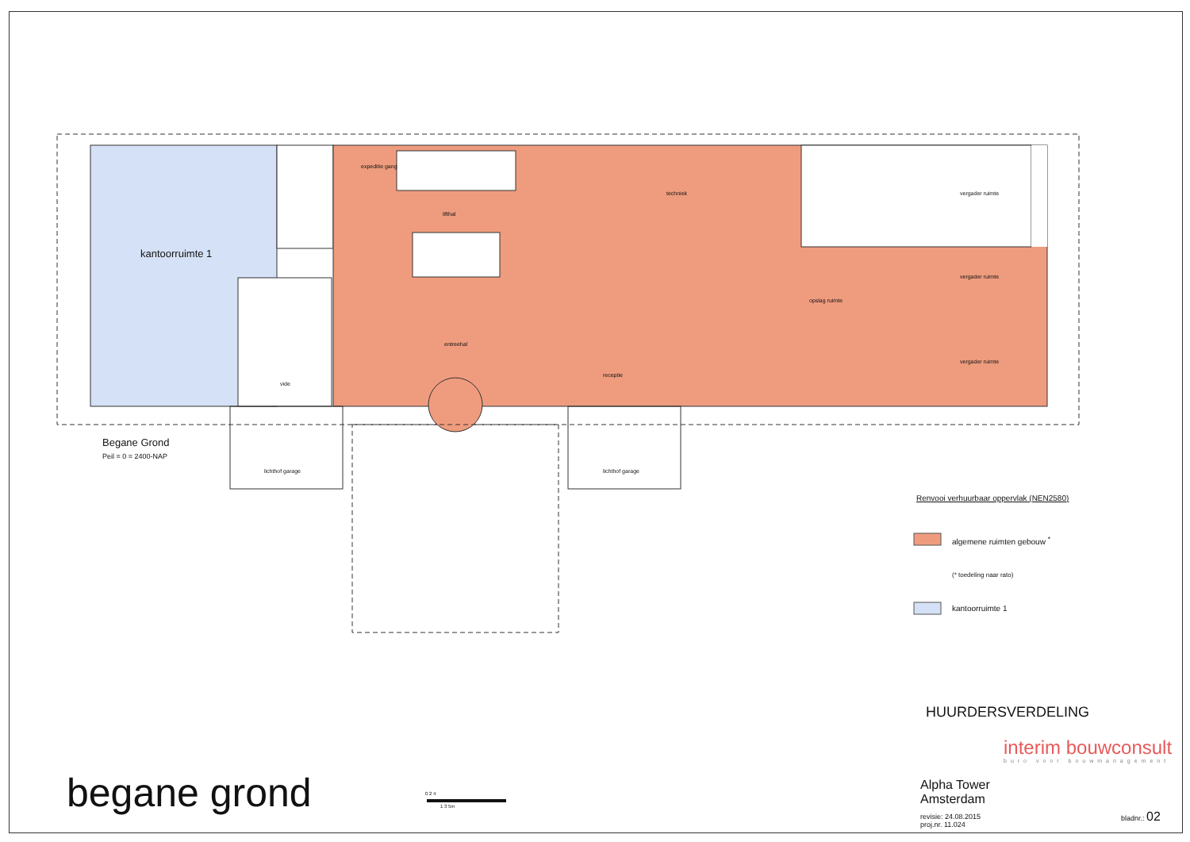kantoorruimte 1
expeditie gang
lifthal
entreehal
receptie
techniek
opslag ruimte
vergader ruimte
vergader ruimte
vergader ruimte
vide
lichthof garage lichthof garage
Begane Grond
Peil = 0 = 2400-NAP
Renvooi verhuurbaar oppervlak (NEN2580)
algemene ruimten gebouw <sup>*</sup>
(* toedeling naar rato)
kantoorruimte 1
HUURDERSVERDELING
interim bouwconsult
buro voor bouwmanagement
Alpha Tower
Amsterdam
revisie: 24.08.2015
proj.nr. 11.024
bladnr.: 02
begane grond 0 2 4
1 3 5m